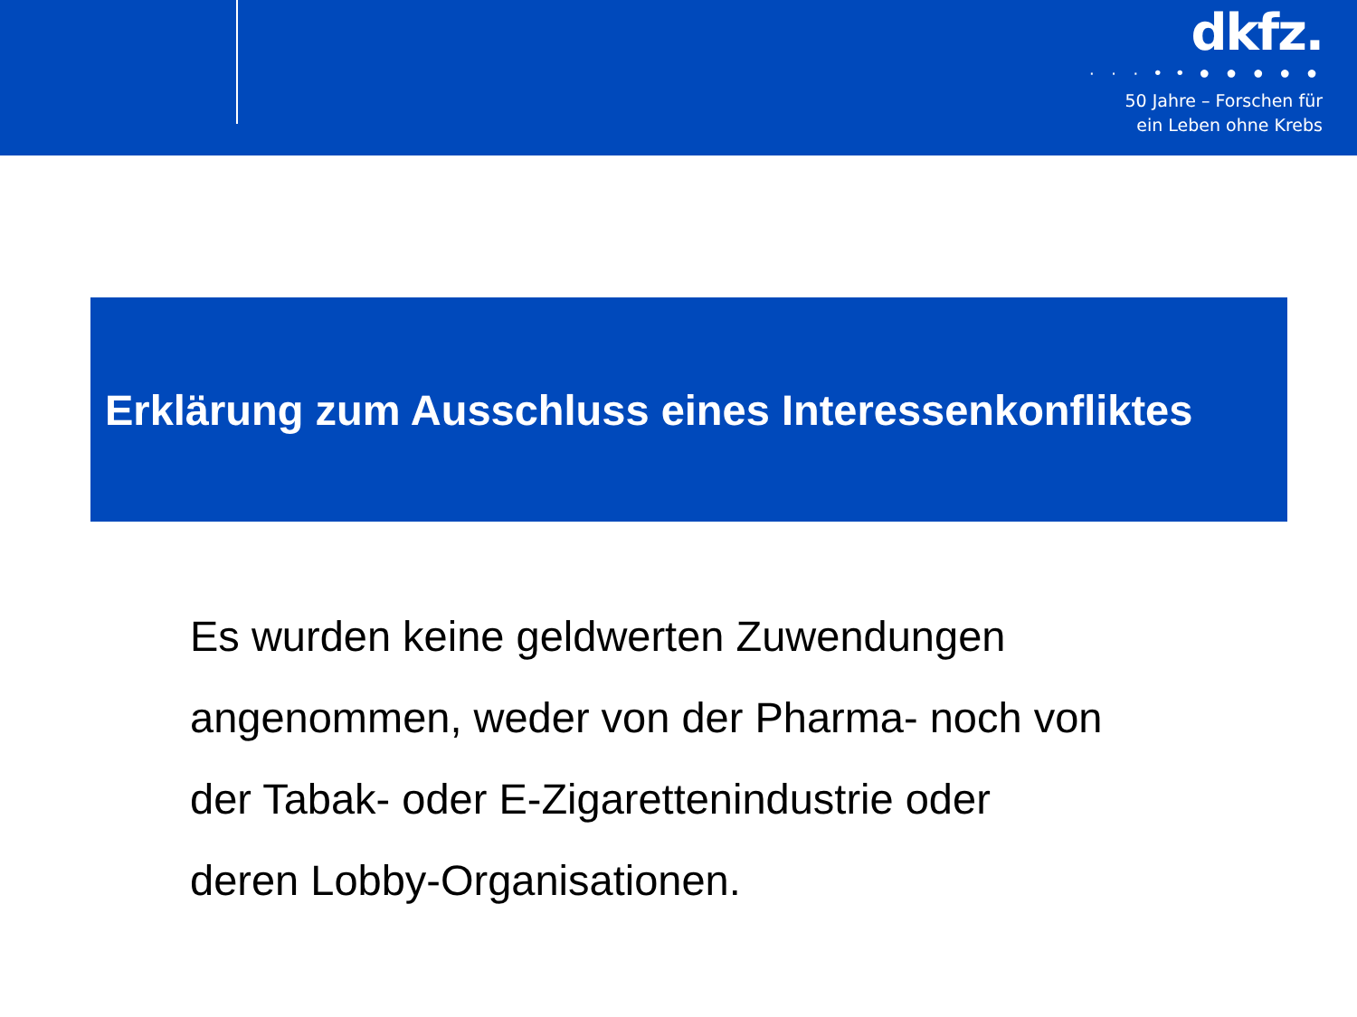dkfz.
· · · • • ● ● ● ● ●
50 Jahre – Forschen für
ein Leben ohne Krebs
Erklärung zum Ausschluss eines Interessenkonfliktes
Es wurden keine geldwerten Zuwendungen
angenommen, weder von der Pharma- noch von
der Tabak- oder E-Zigarettenindustrie oder
deren Lobby-Organisationen.